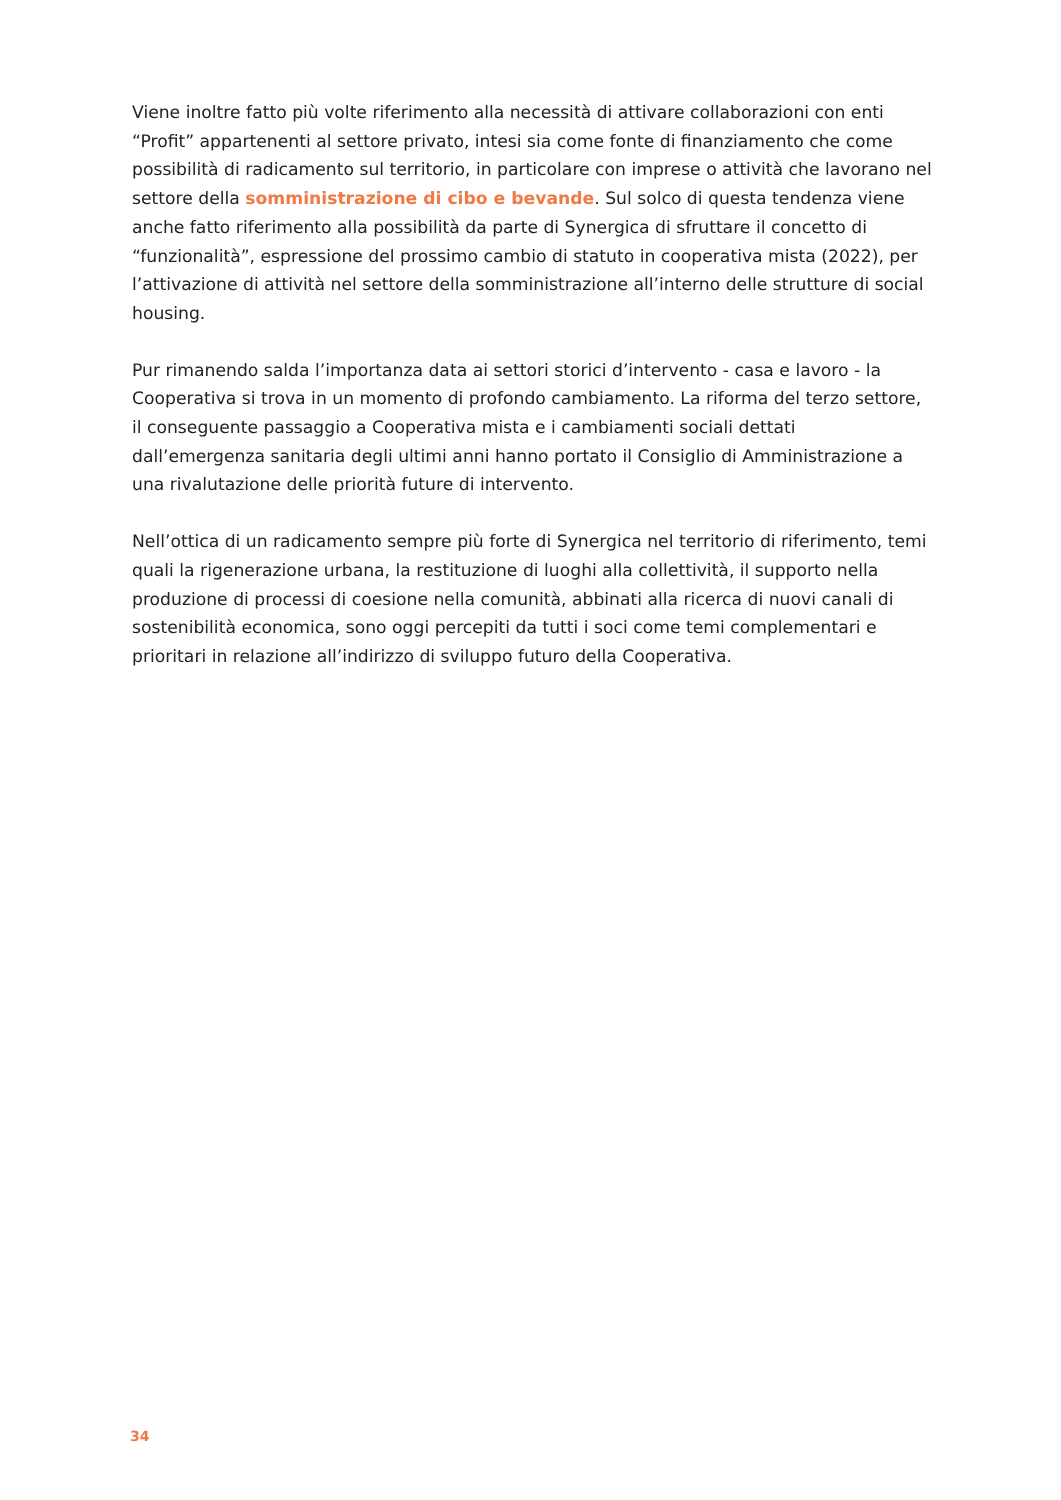Viene inoltre fatto più volte riferimento alla necessità di attivare collaborazioni con enti “Profit” appartenenti al settore privato, intesi sia come fonte di finanziamento che come possibilità di radicamento sul territorio, in particolare con imprese o attività che lavorano nel settore della somministrazione di cibo e bevande. Sul solco di questa tendenza viene anche fatto riferimento alla possibilità da parte di Synergica di sfruttare il concetto di “funzionalità”, espressione del prossimo cambio di statuto in cooperativa mista (2022), per l’attivazione di attività nel settore della somministrazione all’interno delle strutture di social housing.
Pur rimanendo salda l’importanza data ai settori storici d’intervento - casa e lavoro - la Cooperativa si trova in un momento di profondo cambiamento. La riforma del terzo settore, il conseguente passaggio a Cooperativa mista e i cambiamenti sociali dettati dall’emergenza sanitaria degli ultimi anni hanno portato il Consiglio di Amministrazione a una rivalutazione delle priorità future di intervento.
Nell’ottica di un radicamento sempre più forte di Synergica nel territorio di riferimento, temi quali la rigenerazione urbana, la restituzione di luoghi alla collettività, il supporto nella produzione di processi di coesione nella comunità, abbinati alla ricerca di nuovi canali di sostenibilità economica, sono oggi percepiti da tutti i soci come temi complementari e prioritari in relazione all’indirizzo di sviluppo futuro della Cooperativa.
34